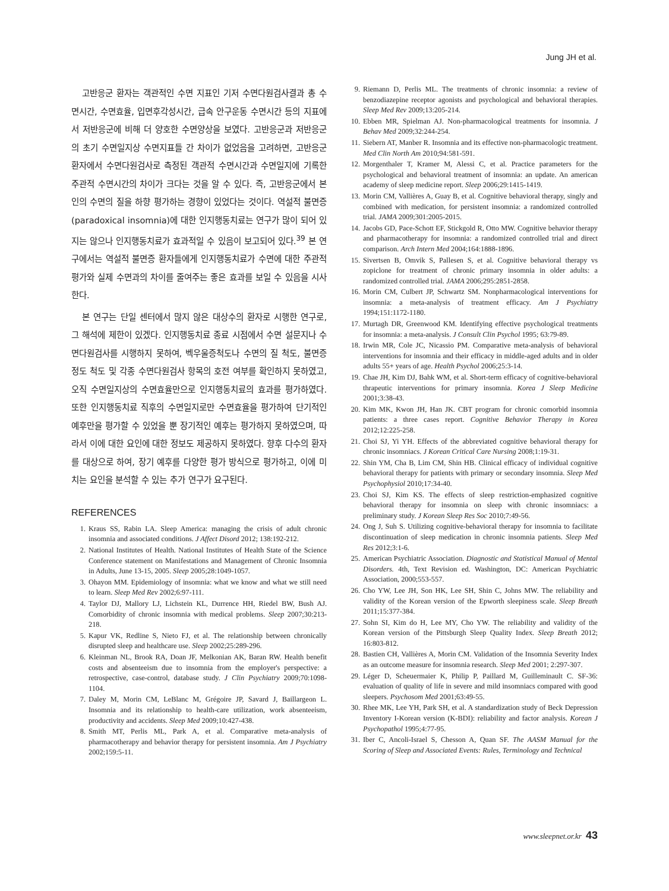Jung JH et al.
고반응군 환자는 객관적인 수면 지표인 기저 수면다원검사결과 총 수면시간, 수면효율, 입면후각성시간, 급속 안구운동 수면시간 등의 지표에서 저반응군에 비해 더 양호한 수면양상을 보였다. 고반응군과 저반응군의 초기 수면일지상 수면지표들 간 차이가 없었음을 고려하면, 고반응군 환자에서 수면다원검사로 측정된 객관적 수면시간과 수면일지에 기록한 주관적 수면시간의 차이가 크다는 것을 알 수 있다. 즉, 고반응군에서 본인의 수면의 질을 하향 평가하는 경향이 있었다는 것이다. 역설적 불면증(paradoxical insomnia)에 대한 인지행동치료는 연구가 많이 되어 있지는 않으나 인지행동치료가 효과적일 수 있음이 보고되어 있다.<sup>39</sup> 본 연구에서는 역설적 불면증 환자들에게 인지행동치료가 수면에 대한 주관적 평가와 실제 수면과의 차이를 줄여주는 좋은 효과를 보일 수 있음을 시사한다.
본 연구는 단일 센터에서 많지 않은 대상수의 환자로 시행한 연구로, 그 해석에 제한이 있겠다. 인지행동치료 종료 시점에서 수면 설문지나 수면다원검사를 시행하지 못하여, 벡우울증척도나 수면의 질 척도, 불면증 정도 척도 및 각종 수면다원검사 항목의 호전 여부를 확인하지 못하였고, 오직 수면일지상의 수면효율만으로 인지행동치료의 효과를 평가하였다. 또한 인지행동치료 직후의 수면일지로만 수면효율을 평가하여 단기적인 예후만을 평가할 수 있었을 뿐 장기적인 예후는 평가하지 못하였으며, 따라서 이에 대한 요인에 대한 정보도 제공하지 못하였다. 향후 다수의 환자를 대상으로 하여, 장기 예후를 다양한 평가 방식으로 평가하고, 이에 미치는 요인을 분석할 수 있는 추가 연구가 요구된다.
REFERENCES
1. Kraus SS, Rabin LA. Sleep America: managing the crisis of adult chronic insomnia and associated conditions. J Affect Disord 2012; 138:192-212.
2. National Institutes of Health. National Institutes of Health State of the Science Conference statement on Manifestations and Management of Chronic Insomnia in Adults, June 13-15, 2005. Sleep 2005;28:1049-1057.
3. Ohayon MM. Epidemiology of insomnia: what we know and what we still need to learn. Sleep Med Rev 2002;6:97-111.
4. Taylor DJ, Mallory LJ, Lichstein KL, Durrence HH, Riedel BW, Bush AJ. Comorbidity of chronic insomnia with medical problems. Sleep 2007;30:213-218.
5. Kapur VK, Redline S, Nieto FJ, et al. The relationship between chronically disrupted sleep and healthcare use. Sleep 2002;25:289-296.
6. Kleinman NL, Brook RA, Doan JF, Melkonian AK, Baran RW. Health benefit costs and absenteeism due to insomnia from the employer's perspective: a retrospective, case-control, database study. J Clin Psychiatry 2009;70:1098-1104.
7. Daley M, Morin CM, LeBlanc M, Grégoire JP, Savard J, Baillargeon L. Insomnia and its relationship to health-care utilization, work absenteeism, productivity and accidents. Sleep Med 2009;10:427-438.
8. Smith MT, Perlis ML, Park A, et al. Comparative meta-analysis of pharmacotherapy and behavior therapy for persistent insomnia. Am J Psychiatry 2002;159:5-11.
9. Riemann D, Perlis ML. The treatments of chronic insomnia: a review of benzodiazepine receptor agonists and psychological and behavioral therapies. Sleep Med Rev 2009;13:205-214.
10. Ebben MR, Spielman AJ. Non-pharmacological treatments for insomnia. J Behav Med 2009;32:244-254.
11. Siebern AT, Manber R. Insomnia and its effective non-pharmacologic treatment. Med Clin North Am 2010;94:581-591.
12. Morgenthaler T, Kramer M, Alessi C, et al. Practice parameters for the psychological and behavioral treatment of insomnia: an update. An american academy of sleep medicine report. Sleep 2006;29:1415-1419.
13. Morin CM, Vallières A, Guay B, et al. Cognitive behavioral therapy, singly and combined with medication, for persistent insomnia: a randomized controlled trial. JAMA 2009;301:2005-2015.
14. Jacobs GD, Pace-Schott EF, Stickgold R, Otto MW. Cognitive behavior therapy and pharmacotherapy for insomnia: a randomized controlled trial and direct comparison. Arch Intern Med 2004;164:1888-1896.
15. Sivertsen B, Omvik S, Pallesen S, et al. Cognitive behavioral therapy vs zopiclone for treatment of chronic primary insomnia in older adults: a randomized controlled trial. JAMA 2006;295:2851-2858.
16. Morin CM, Culbert JP, Schwartz SM. Nonpharmacological interventions for insomnia: a meta-analysis of treatment efficacy. Am J Psychiatry 1994;151:1172-1180.
17. Murtagh DR, Greenwood KM. Identifying effective psychological treatments for insomnia: a meta-analysis. J Consult Clin Psychol 1995; 63:79-89.
18. Irwin MR, Cole JC, Nicassio PM. Comparative meta-analysis of behavioral interventions for insomnia and their efficacy in middle-aged adults and in older adults 55+ years of age. Health Psychol 2006;25:3-14.
19. Chae JH, Kim DJ, Bahk WM, et al. Short-term efficacy of cognitive-behavioral thrapeutic interventions for primary insomnia. Korea J Sleep Medicine 2001;3:38-43.
20. Kim MK, Kwon JH, Han JK. CBT program for chronic comorbid insomnia patients: a three cases report. Cognitive Behavior Therapy in Korea 2012;12:225-258.
21. Choi SJ, Yi YH. Effects of the abbreviated cognitive behavioral therapy for chronic insomniacs. J Korean Critical Care Nursing 2008;1:19-31.
22. Shin YM, Cha B, Lim CM, Shin HB. Clinical efficacy of individual cognitive behavioral therapy for patients with primary or secondary insomnia. Sleep Med Psychophysiol 2010;17:34-40.
23. Choi SJ, Kim KS. The effects of sleep restriction-emphasized cognitive behavioral therapy for insomnia on sleep with chronic insomniacs: a preliminary study. J Korean Sleep Res Soc 2010;7:49-56.
24. Ong J, Suh S. Utilizing cognitive-behavioral therapy for insomnia to facilitate discontinuation of sleep medication in chronic insomnia patients. Sleep Med Res 2012;3:1-6.
25. American Psychiatric Association. Diagnostic and Statistical Manual of Mental Disorders. 4th, Text Revision ed. Washington, DC: American Psychiatric Association, 2000;553-557.
26. Cho YW, Lee JH, Son HK, Lee SH, Shin C, Johns MW. The reliability and validity of the Korean version of the Epworth sleepiness scale. Sleep Breath 2011;15:377-384.
27. Sohn SI, Kim do H, Lee MY, Cho YW. The reliability and validity of the Korean version of the Pittsburgh Sleep Quality Index. Sleep Breath 2012; 16:803-812.
28. Bastien CH, Vallières A, Morin CM. Validation of the Insomnia Severity Index as an outcome measure for insomnia research. Sleep Med 2001; 2:297-307.
29. Léger D, Scheuermaier K, Philip P, Paillard M, Guilleminault C. SF-36: evaluation of quality of life in severe and mild insomniacs compared with good sleepers. Psychosom Med 2001;63:49-55.
30. Rhee MK, Lee YH, Park SH, et al. A standardization study of Beck Depression Inventory I-Korean version (K-BDI): reliability and factor analysis. Korean J Psychopathol 1995;4:77-95.
31. Iber C, Ancoli-Israel S, Chesson A, Quan SF. The AASM Manual for the Scoring of Sleep and Associated Events: Rules, Terminology and Technical
www.sleepnet.or.kr 43